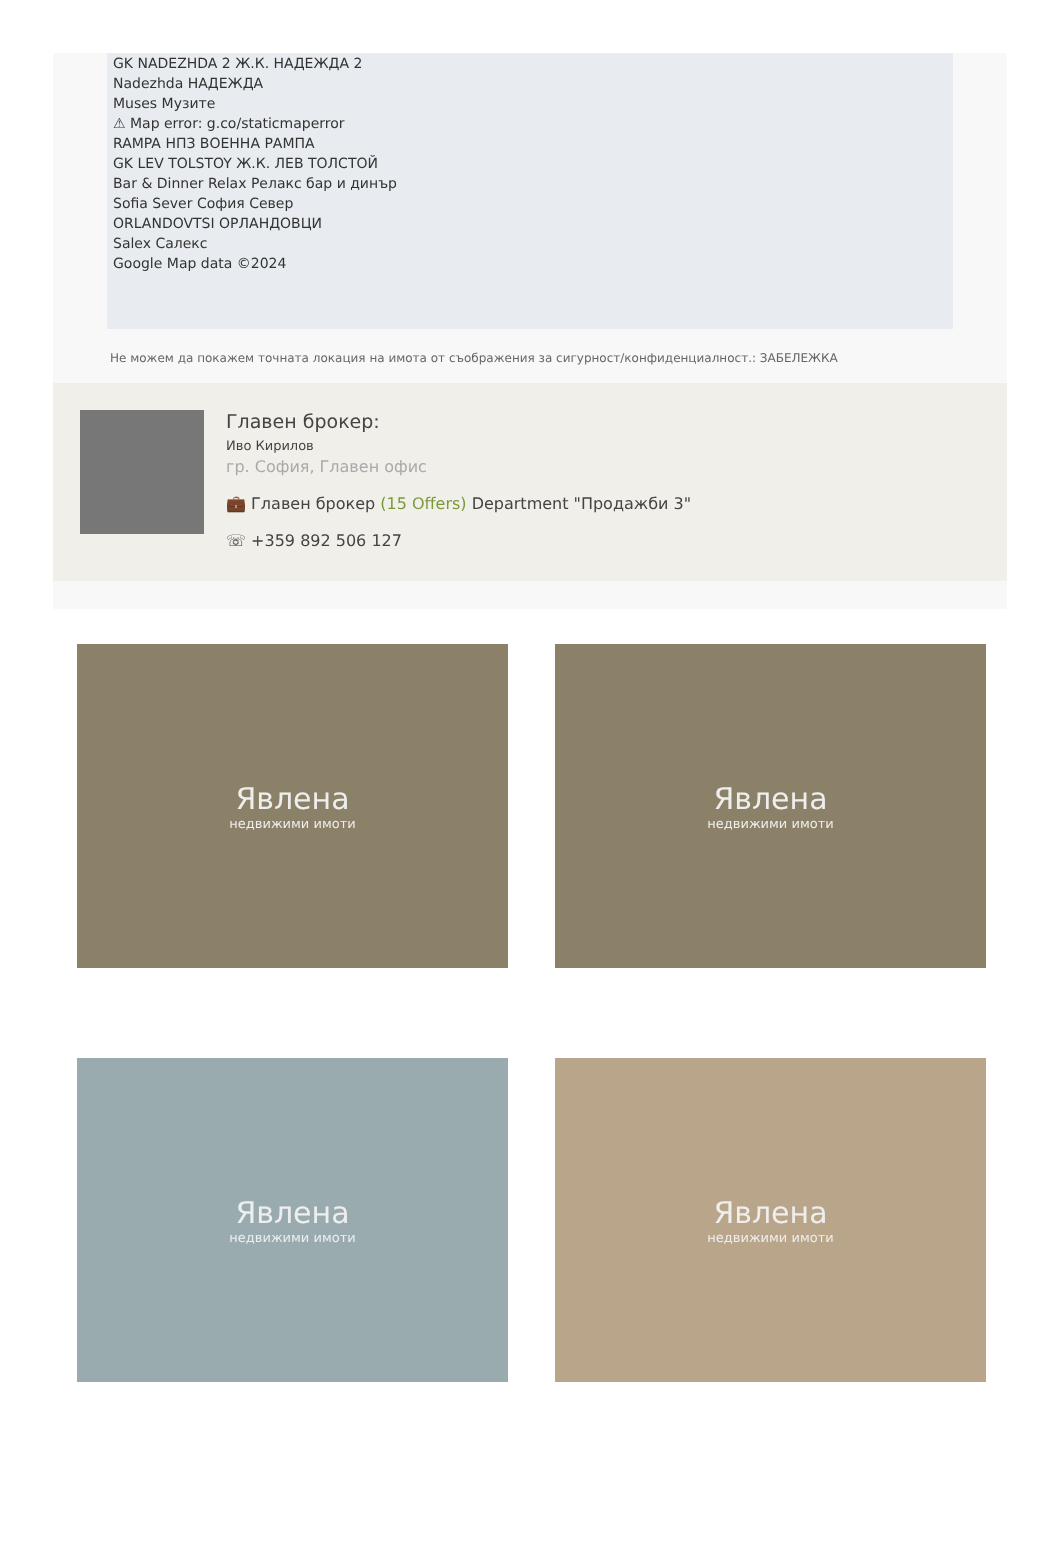GK NADEZHDA 2 Ж.К. НАДЕЖДА 2
Nadezhda НАДЕЖДА
Muses Музите
⚠ Map error: g.co/staticmaperror
RAMPA НПЗ ВОЕННА РАМПА
GK LEV TOLSTOY Ж.К. ЛЕВ ТОЛСТОЙ
Bar & Dinner Relax Релакс бар и динър
Sofia Sever София Север
ORLANDOVTSI ОРЛАНДОВЦИ
Salex Салекс
Google Map data ©2024
Не можем да покажем точната локация на имота от съображения за сигурност/конфиденциалност.: ЗАБЕЛЕЖКА
Главен брокер:
Иво Кирилов
гр. София, Главен офис
💼 Главен брокер (15 Offers) Department "Продажби 3"
☏ +359 892 506 127
Явлена
недвижими имоти
Явлена
недвижими имоти
Явлена
недвижими имоти
Явлена
недвижими имоти